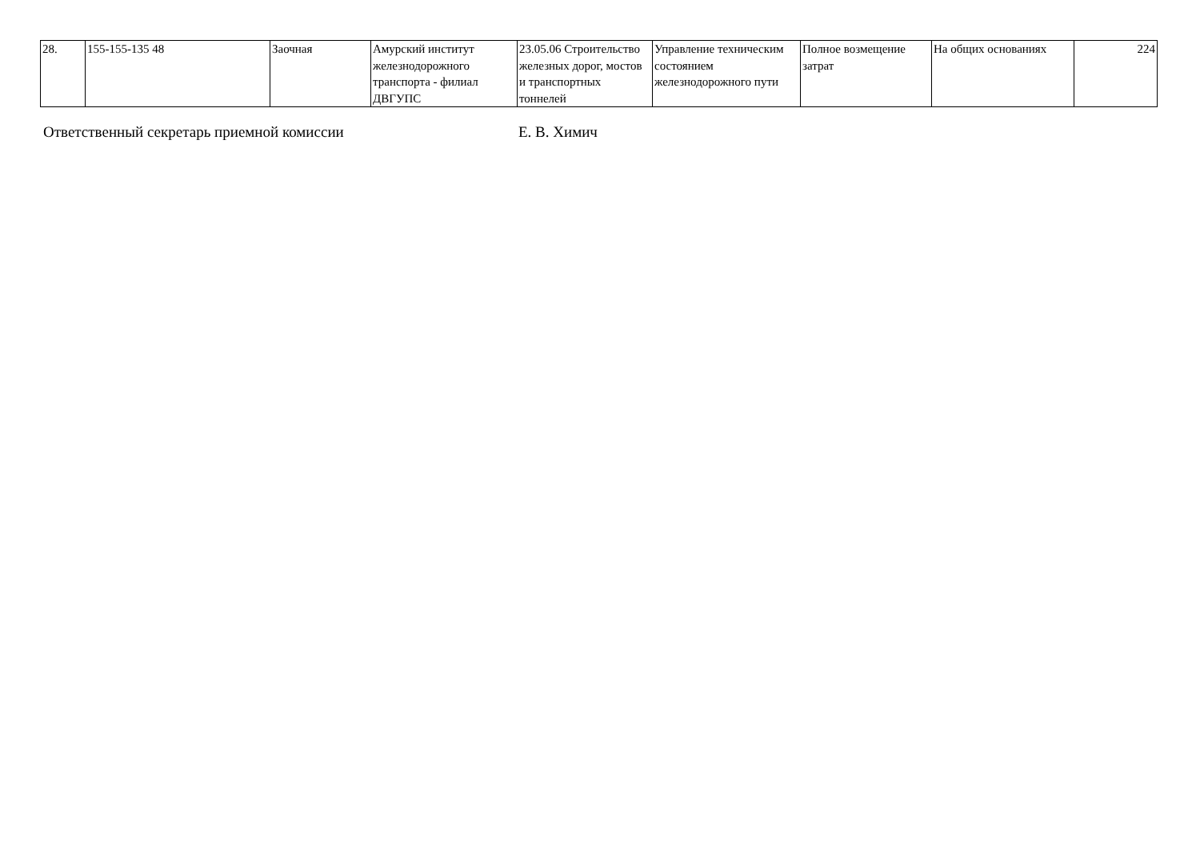| 28. | 155-155-135 48 | Заочная | Амурский институт железнодорожного транспорта - филиал ДВГУПС | 23.05.06 Строительство железных дорог, мостов и транспортных тоннелей | Управление техническим состоянием железнодорожного пути | Полное возмещение затрат | На общих основаниях | 224 |
Ответственный секретарь приемной комиссии Е. В. Химич